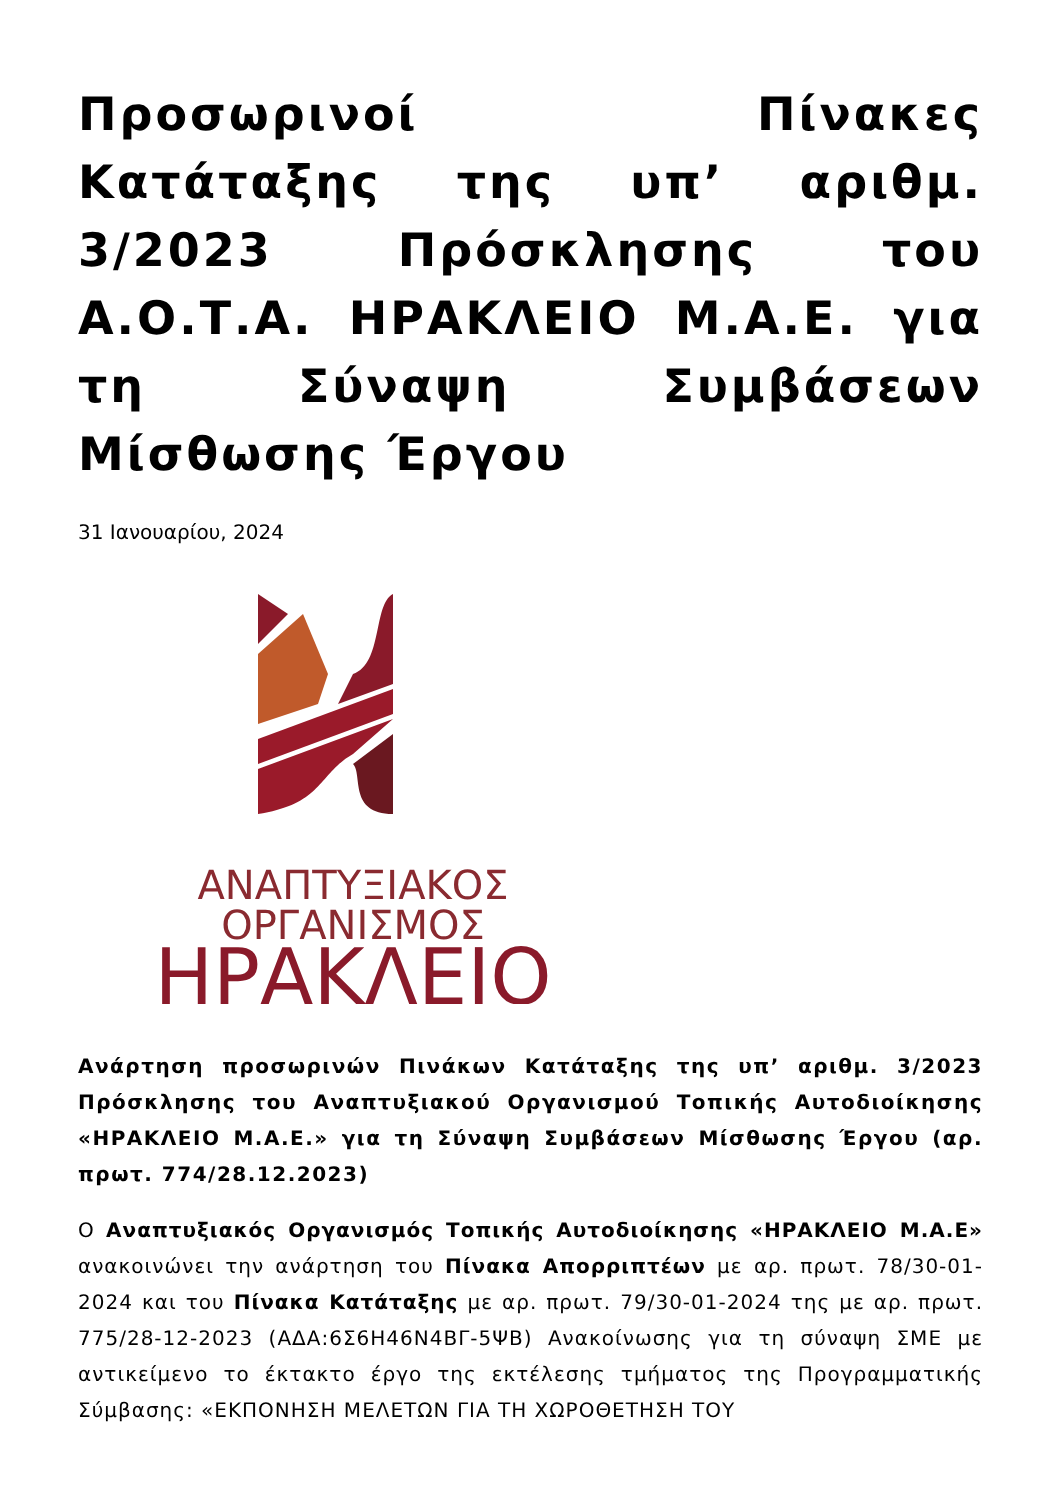Προσωρινοί Πίνακες Κατάταξης της υπ’ αριθμ. 3/2023 Πρόσκλησης του Α.Ο.Τ.Α. ΗΡΑΚΛΕΙΟ Μ.Α.Ε. για τη Σύναψη Συμβάσεων Μίσθωσης Έργου
31 Ιανουαρίου, 2024
ΑΝΑΠΤΥΞΙΑΚΟΣ
ΟΡΓΑΝΙΣΜΟΣ
ΗΡΑΚΛΕΙΟ
Ανάρτηση προσωρινών Πινάκων Κατάταξης της υπ’ αριθμ. 3/2023 Πρόσκλησης του Αναπτυξιακού Οργανισμού Τοπικής Αυτοδιοίκησης «ΗΡΑΚΛΕΙΟ Μ.Α.Ε.» για τη Σύναψη Συμβάσεων Μίσθωσης Έργου (αρ. πρωτ. 774/28.12.2023)
Ο Αναπτυξιακός Οργανισμός Τοπικής Αυτοδιοίκησης «ΗΡΑΚΛΕΙΟ Μ.Α.Ε» ανακοινώνει την ανάρτηση του Πίνακα Απορριπτέων με αρ. πρωτ. 78/30-01-2024 και του Πίνακα Κατάταξης με αρ. πρωτ. 79/30-01-2024 της με αρ. πρωτ. 775/28-12-2023 (ΑΔΑ:6Σ6Η46Ν4ΒΓ-5ΨΒ) Ανακοίνωσης για τη σύναψη ΣΜΕ με αντικείμενο το έκτακτο έργο της εκτέλεσης τμήματος της Προγραμματικής Σύμβασης: «ΕΚΠΟΝΗΣΗ ΜΕΛΕΤΩΝ ΓΙΑ ΤΗ ΧΩΡΟΘΕΤΗΣΗ ΤΟΥ